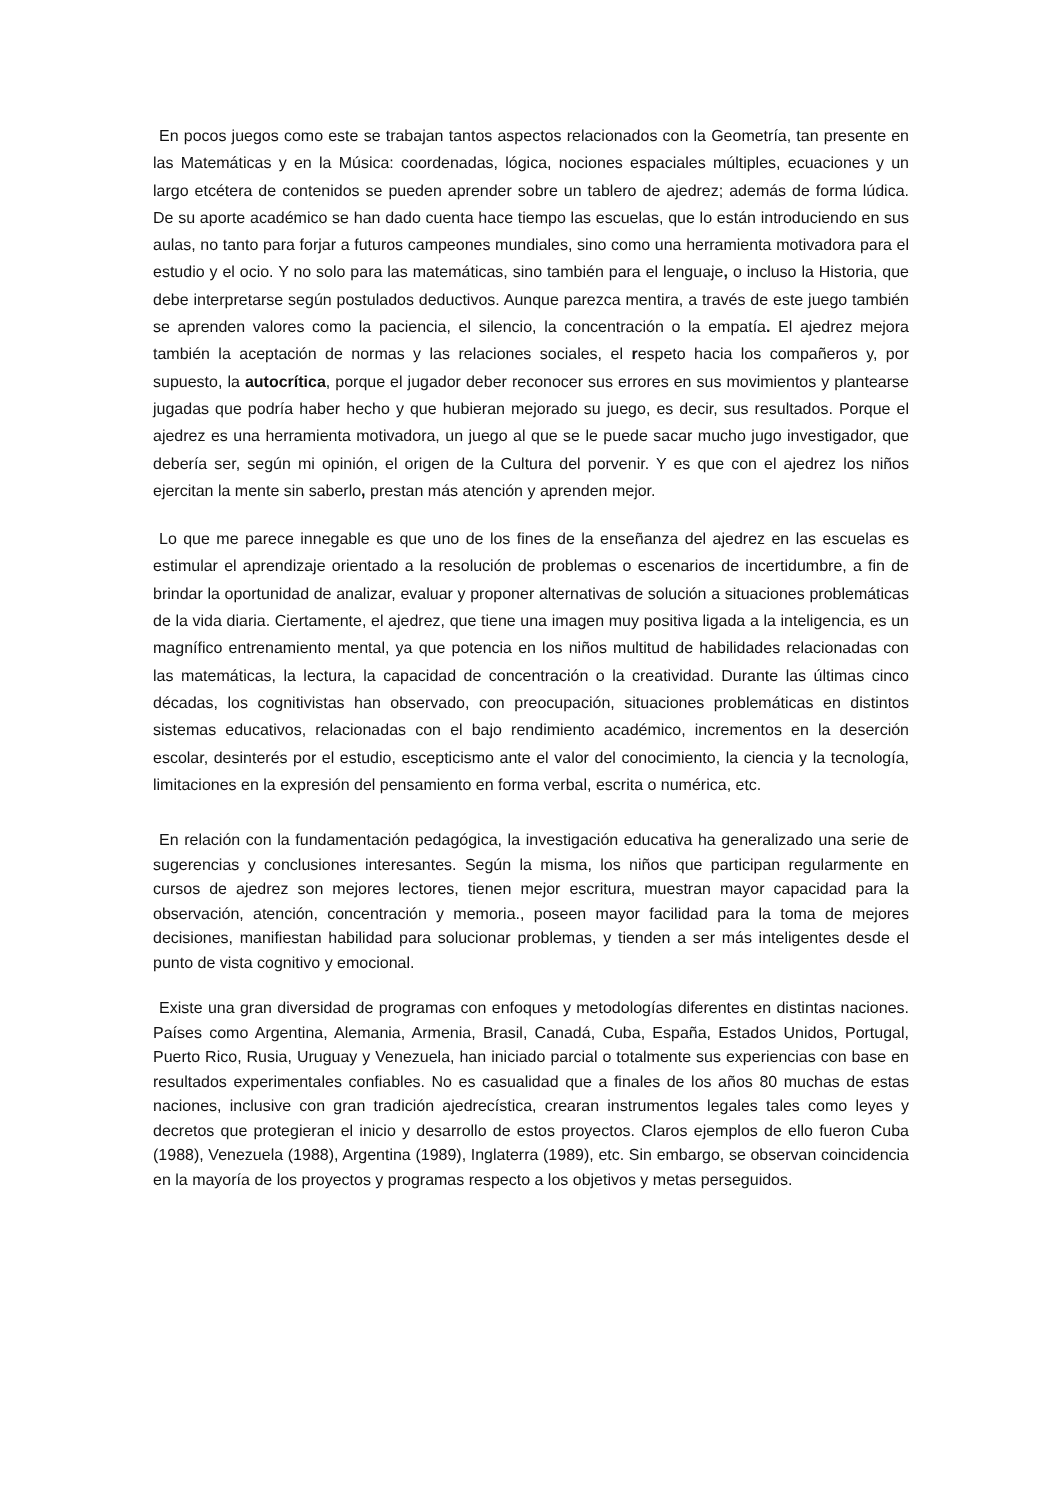En pocos juegos como este se trabajan tantos aspectos relacionados con la Geometría, tan presente en las Matemáticas y en la Música: coordenadas, lógica, nociones espaciales múltiples, ecuaciones y un largo etcétera de contenidos se pueden aprender sobre un tablero de ajedrez; además de forma lúdica. De su aporte académico se han dado cuenta hace tiempo las escuelas, que lo están introduciendo en sus aulas, no tanto para forjar a futuros campeones mundiales, sino como una herramienta motivadora para el estudio y el ocio. Y no solo para las matemáticas, sino también para el lenguaje, o incluso la Historia, que debe interpretarse según postulados deductivos. Aunque parezca mentira, a través de este juego también se aprenden valores como la paciencia, el silencio, la concentración o la empatía. El ajedrez mejora también la aceptación de normas y las relaciones sociales, el respeto hacia los compañeros y, por supuesto, la autocrítica, porque el jugador deber reconocer sus errores en sus movimientos y plantearse jugadas que podría haber hecho y que hubieran mejorado su juego, es decir, sus resultados. Porque el ajedrez es una herramienta motivadora, un juego al que se le puede sacar mucho jugo investigador, que debería ser, según mi opinión, el origen de la Cultura del porvenir. Y es que con el ajedrez los niños ejercitan la mente sin saberlo, prestan más atención y aprenden mejor.
Lo que me parece innegable es que uno de los fines de la enseñanza del ajedrez en las escuelas es estimular el aprendizaje orientado a la resolución de problemas o escenarios de incertidumbre, a fin de brindar la oportunidad de analizar, evaluar y proponer alternativas de solución a situaciones problemáticas de la vida diaria. Ciertamente, el ajedrez, que tiene una imagen muy positiva ligada a la inteligencia, es un magnífico entrenamiento mental, ya que potencia en los niños multitud de habilidades relacionadas con las matemáticas, la lectura, la capacidad de concentración o la creatividad. Durante las últimas cinco décadas, los cognitivistas han observado, con preocupación, situaciones problemáticas en distintos sistemas educativos, relacionadas con el bajo rendimiento académico, incrementos en la deserción escolar, desinterés por el estudio, escepticismo ante el valor del conocimiento, la ciencia y la tecnología, limitaciones en la expresión del pensamiento en forma verbal, escrita o numérica, etc.
En relación con la fundamentación pedagógica, la investigación educativa ha generalizado una serie de sugerencias y conclusiones interesantes. Según la misma, los niños que participan regularmente en cursos de ajedrez son mejores lectores, tienen mejor escritura, muestran mayor capacidad para la observación, atención, concentración y memoria., poseen mayor facilidad para la toma de mejores decisiones, manifiestan habilidad para solucionar problemas, y tienden a ser más inteligentes desde el punto de vista cognitivo y emocional.
Existe una gran diversidad de programas con enfoques y metodologías diferentes en distintas naciones. Países como Argentina, Alemania, Armenia, Brasil, Canadá, Cuba, España, Estados Unidos, Portugal, Puerto Rico, Rusia, Uruguay y Venezuela, han iniciado parcial o totalmente sus experiencias con base en resultados experimentales confiables. No es casualidad que a finales de los años 80 muchas de estas naciones, inclusive con gran tradición ajedrecística, crearan instrumentos legales tales como leyes y decretos que protegieran el inicio y desarrollo de estos proyectos. Claros ejemplos de ello fueron Cuba (1988), Venezuela (1988), Argentina (1989), Inglaterra (1989), etc. Sin embargo, se observan coincidencia en la mayoría de los proyectos y programas respecto a los objetivos y metas perseguidos.